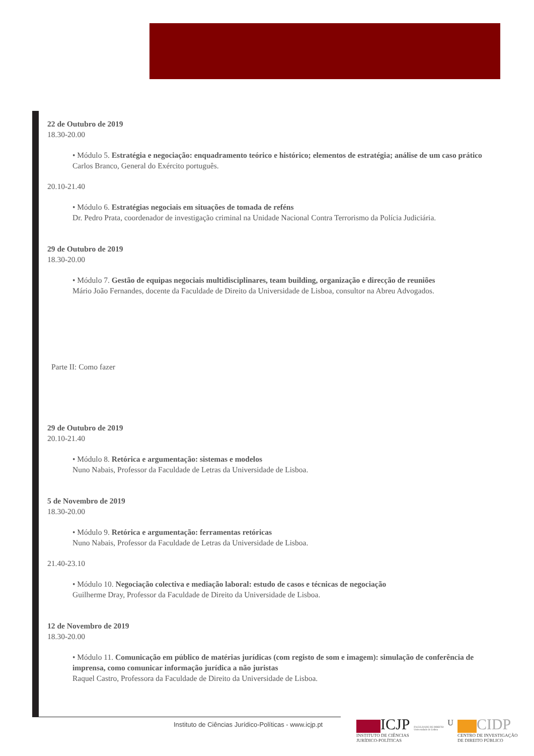22 de Outubro de 2019
18.30-20.00
• Módulo 5. Estratégia e negociação: enquadramento teórico e histórico; elementos de estratégia; análise de um caso prático
Carlos Branco, General do Exército português.
20.10-21.40
• Módulo 6. Estratégias negociais em situações de tomada de reféns
Dr. Pedro Prata, coordenador de investigação criminal na Unidade Nacional Contra Terrorismo da Polícia Judiciária.
29 de Outubro de 2019
18.30-20.00
• Módulo 7. Gestão de equipas negociais multidisciplinares, team building, organização e direcção de reuniões
Mário João Fernandes, docente da Faculdade de Direito da Universidade de Lisboa, consultor na Abreu Advogados.
Parte II: Como fazer
29 de Outubro de 2019
20.10-21.40
• Módulo 8. Retórica e argumentação: sistemas e modelos
Nuno Nabais, Professor da Faculdade de Letras da Universidade de Lisboa.
5 de Novembro de 2019
18.30-20.00
• Módulo 9. Retórica e argumentação: ferramentas retóricas
Nuno Nabais, Professor da Faculdade de Letras da Universidade de Lisboa.
21.40-23.10
• Módulo 10. Negociação colectiva e mediação laboral: estudo de casos e técnicas de negociação
Guilherme Dray, Professor da Faculdade de Direito da Universidade de Lisboa.
12 de Novembro de 2019
18.30-20.00
• Módulo 11. Comunicação em público de matérias jurídicas (com registo de som e imagem): simulação de conferência de imprensa, como comunicar informação jurídica a não juristas
Raquel Castro, Professora da Faculdade de Direito da Universidade de Lisboa.
Instituto de Ciências Jurídico-Políticas - www.icjp.pt
ICJP
INSTITUTO DE CIÊNCIAS
JURÍDICO-POLÍTICAS
FACULDADE DE DIREITO
Universidade de Lisboa
U
CIDP
CENTRO DE INVESTIGAÇÃO
DE DIREITO PÚBLICO